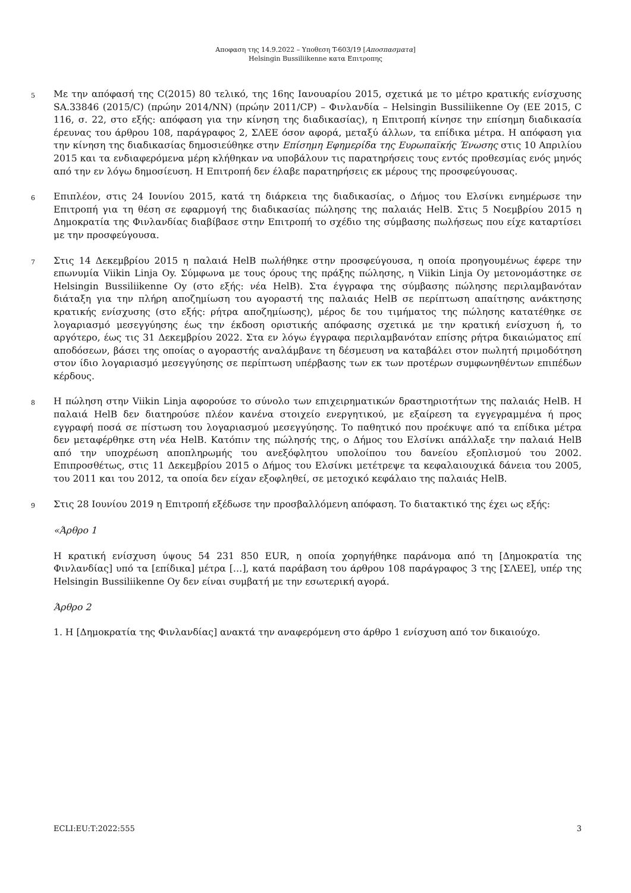Αποφαση της 14.9.2022 – Υποθεση T-603/19 [Αποσπασματα]
Helsingin Bussiliikenne κατα Επιτροπης
5
Με την απόφασή της C(2015) 80 τελικό, της 16ης Ιανουαρίου 2015, σχετικά με το μέτρο κρατικής ενίσχυσης SA.33846 (2015/C) (πρώην 2014/NN) (πρώην 2011/CP) – Φινλανδία – Helsingin Bussiliikenne Oy (ΕΕ 2015, C 116, σ. 22, στο εξής: απόφαση για την κίνηση της διαδικασίας), η Επιτροπή κίνησε την επίσημη διαδικασία έρευνας του άρθρου 108, παράγραφος 2, ΣΛΕΕ όσον αφορά, μεταξύ άλλων, τα επίδικα μέτρα. Η απόφαση για την κίνηση της διαδικασίας δημοσιεύθηκε στην Επίσημη Εφημερίδα της Ευρωπαϊκής Ένωσης στις 10 Απριλίου 2015 και τα ενδιαφερόμενα μέρη κλήθηκαν να υποβάλουν τις παρατηρήσεις τους εντός προθεσμίας ενός μηνός από την εν λόγω δημοσίευση. Η Επιτροπή δεν έλαβε παρατηρήσεις εκ μέρους της προσφεύγουσας.
6
Επιπλέον, στις 24 Ιουνίου 2015, κατά τη διάρκεια της διαδικασίας, ο Δήμος του Ελσίνκι ενημέρωσε την Επιτροπή για τη θέση σε εφαρμογή της διαδικασίας πώλησης της παλαιάς HelB. Στις 5 Νοεμβρίου 2015 η Δημοκρατία της Φινλανδίας διαβίβασε στην Επιτροπή το σχέδιο της σύμβασης πωλήσεως που είχε καταρτίσει με την προσφεύγουσα.
7
Στις 14 Δεκεμβρίου 2015 η παλαιά HelB πωλήθηκε στην προσφεύγουσα, η οποία προηγουμένως έφερε την επωνυμία Viikin Linja Oy. Σύμφωνα με τους όρους της πράξης πώλησης, η Viikin Linja Oy μετονομάστηκε σε Helsingin Bussiliikenne Oy (στο εξής: νέα HelB). Στα έγγραφα της σύμβασης πώλησης περιλαμβανόταν διάταξη για την πλήρη αποζημίωση του αγοραστή της παλαιάς HelB σε περίπτωση απαίτησης ανάκτησης κρατικής ενίσχυσης (στο εξής: ρήτρα αποζημίωσης), μέρος δε του τιμήματος της πώλησης κατατέθηκε σε λογαριασμό μεσεγγύησης έως την έκδοση οριστικής απόφασης σχετικά με την κρατική ενίσχυση ή, το αργότερο, έως τις 31 Δεκεμβρίου 2022. Στα εν λόγω έγγραφα περιλαμβανόταν επίσης ρήτρα δικαιώματος επί αποδόσεων, βάσει της οποίας ο αγοραστής αναλάμβανε τη δέσμευση να καταβάλει στον πωλητή πριμοδότηση στον ίδιο λογαριασμό μεσεγγύησης σε περίπτωση υπέρβασης των εκ των προτέρων συμφωνηθέντων επιπέδων κέρδους.
8
Η πώληση στην Viikin Linja αφορούσε το σύνολο των επιχειρηματικών δραστηριοτήτων της παλαιάς HelB. Η παλαιά HelB δεν διατηρούσε πλέον κανένα στοιχείο ενεργητικού, με εξαίρεση τα εγγεγραμμένα ή προς εγγραφή ποσά σε πίστωση του λογαριασμού μεσεγγύησης. Το παθητικό που προέκυψε από τα επίδικα μέτρα δεν μεταφέρθηκε στη νέα HelB. Κατόπιν της πώλησής της, ο Δήμος του Ελσίνκι απάλλαξε την παλαιά HelB από την υποχρέωση αποπληρωμής του ανεξόφλητου υπολοίπου του δανείου εξοπλισμού του 2002. Επιπροσθέτως, στις 11 Δεκεμβρίου 2015 ο Δήμος του Ελσίνκι μετέτρεψε τα κεφαλαιουχικά δάνεια του 2005, του 2011 και του 2012, τα οποία δεν είχαν εξοφληθεί, σε μετοχικό κεφάλαιο της παλαιάς HelB.
9
Στις 28 Ιουνίου 2019 η Επιτροπή εξέδωσε την προσβαλλόμενη απόφαση. Το διατακτικό της έχει ως εξής:
«Άρθρο 1
Η κρατική ενίσχυση ύψους 54 231 850 EUR, η οποία χορηγήθηκε παράνομα από τη [Δημοκρατία της Φινλανδίας] υπό τα [επίδικα] μέτρα […], κατά παράβαση του άρθρου 108 παράγραφος 3 της [ΣΛΕΕ], υπέρ της Helsingin Bussiliikenne Oy δεν είναι συμβατή με την εσωτερική αγορά.
Άρθρο 2
1. Η [Δημοκρατία της Φινλανδίας] ανακτά την αναφερόμενη στο άρθρο 1 ενίσχυση από τον δικαιούχο.
ECLI:EU:T:2022:555 3